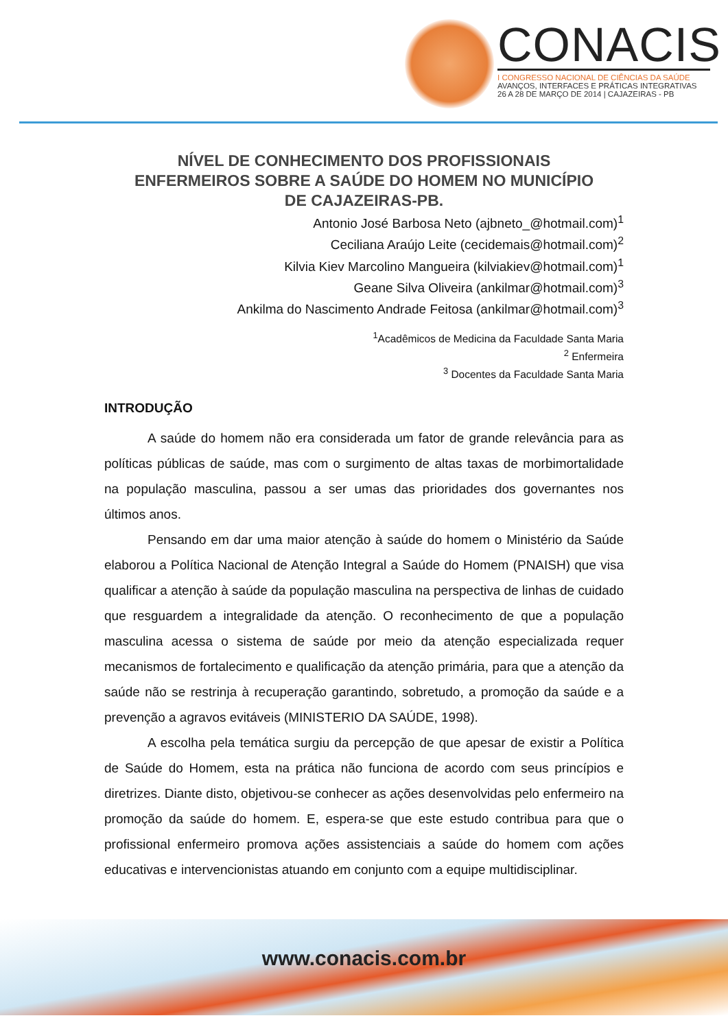CONACIS
I CONGRESSO NACIONAL DE CIÊNCIAS DA SAÚDE
AVANÇOS, INTERFACES E PRÁTICAS INTEGRATIVAS
26 A 28 DE MARÇO DE 2014 | CAJAZEIRAS - PB
NÍVEL DE CONHECIMENTO DOS PROFISSIONAIS
ENFERMEIROS SOBRE A SAÚDE DO HOMEM NO MUNICÍPIO
DE CAJAZEIRAS-PB.
Antonio José Barbosa Neto (ajbneto_@hotmail.com)<sup>1</sup>
Ceciliana Araújo Leite (cecidemais@hotmail.com)<sup>2</sup>
Kilvia Kiev Marcolino Mangueira (kilviakiev@hotmail.com)<sup>1</sup>
Geane Silva Oliveira (ankilmar@hotmail.com)<sup>3</sup>
Ankilma do Nascimento Andrade Feitosa (ankilmar@hotmail.com)<sup>3</sup>
<sup>1</sup> Acadêmicos de Medicina da Faculdade Santa Maria
<sup>2</sup> Enfermeira
<sup>3</sup> Docentes da Faculdade Santa Maria
INTRODUÇÃO
A saúde do homem não era considerada um fator de grande relevância para as políticas públicas de saúde, mas com o surgimento de altas taxas de morbimortalidade na população masculina, passou a ser umas das prioridades dos governantes nos últimos anos.
Pensando em dar uma maior atenção à saúde do homem o Ministério da Saúde elaborou a Política Nacional de Atenção Integral a Saúde do Homem (PNAISH) que visa qualificar a atenção à saúde da população masculina na perspectiva de linhas de cuidado que resguardem a integralidade da atenção. O reconhecimento de que a população masculina acessa o sistema de saúde por meio da atenção especializada requer mecanismos de fortalecimento e qualificação da atenção primária, para que a atenção da saúde não se restrinja à recuperação garantindo, sobretudo, a promoção da saúde e a prevenção a agravos evitáveis (MINISTERIO DA SAÚDE, 1998).
A escolha pela temática surgiu da percepção de que apesar de existir a Política de Saúde do Homem, esta na prática não funciona de acordo com seus princípios e diretrizes. Diante disto, objetivou-se conhecer as ações desenvolvidas pelo enfermeiro na promoção da saúde do homem. E, espera-se que este estudo contribua para que o profissional enfermeiro promova ações assistenciais a saúde do homem com ações educativas e intervencionistas atuando em conjunto com a equipe multidisciplinar.
www.conacis.com.br